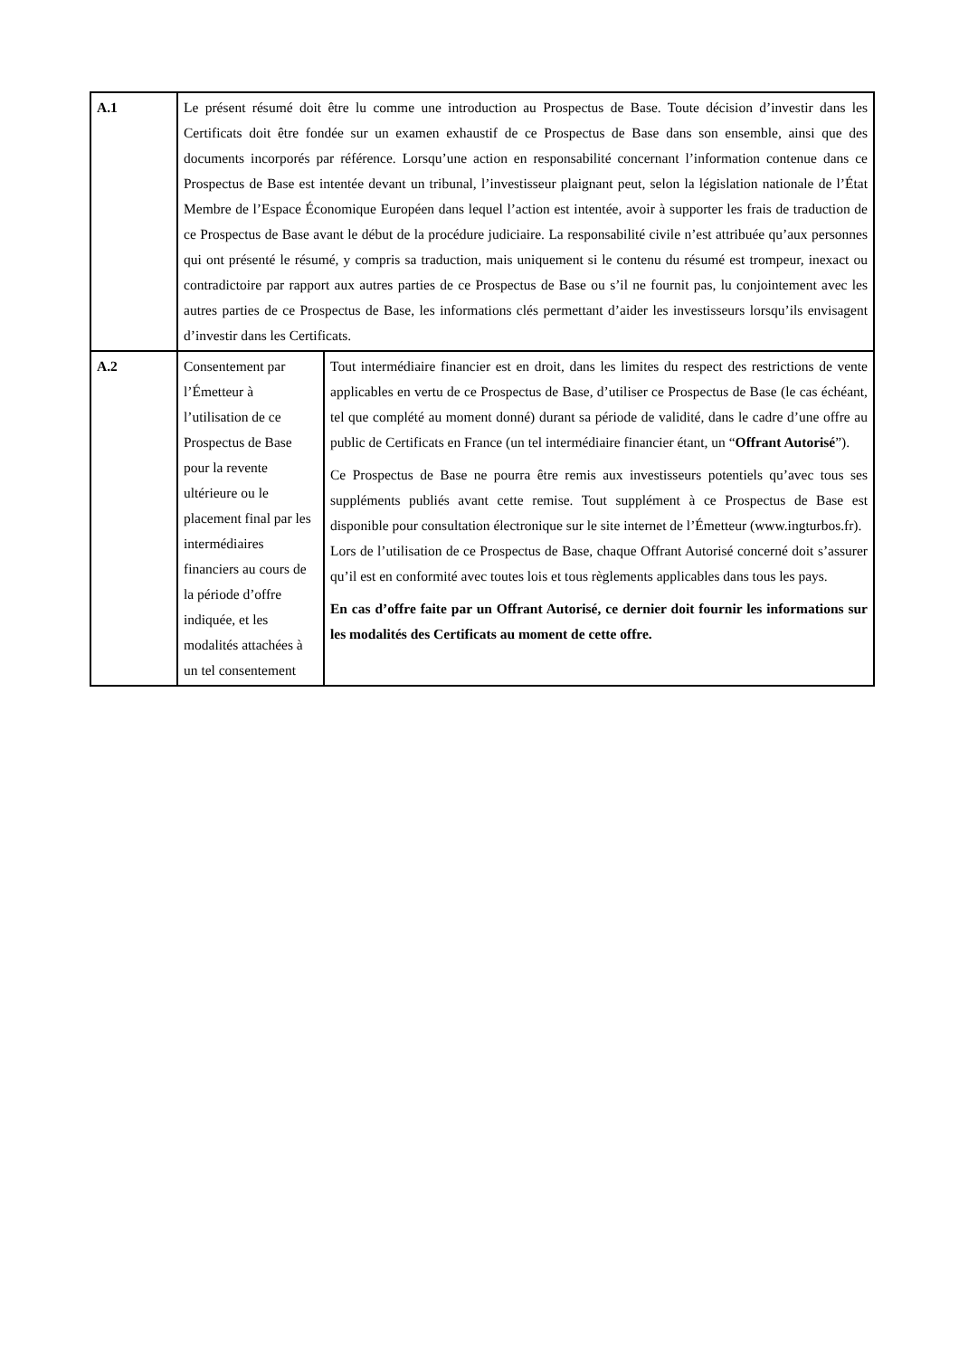| A.1 | Le présent résumé doit être lu comme une introduction au Prospectus de Base. Toute décision d’investir dans les Certificats doit être fondée sur un examen exhaustif de ce Prospectus de Base dans son ensemble, ainsi que des documents incorporés par référence. Lorsqu’une action en responsabilité concernant l’information contenue dans ce Prospectus de Base est intentée devant un tribunal, l’investisseur plaignant peut, selon la législation nationale de l’État Membre de l’Espace Économique Européen dans lequel l’action est intentée, avoir à supporter les frais de traduction de ce Prospectus de Base avant le début de la procédure judiciaire. La responsabilité civile n’est attribuée qu’aux personnes qui ont présenté le résumé, y compris sa traduction, mais uniquement si le contenu du résumé est trompeur, inexact ou contradictoire par rapport aux autres parties de ce Prospectus de Base ou s’il ne fournit pas, lu conjointement avec les autres parties de ce Prospectus de Base, les informations clés permettant d’aider les investisseurs lorsqu’ils envisagent d’investir dans les Certificats. | |
| A.2 | Consentement par l’Émetteur à l’utilisation de ce Prospectus de Base pour la revente ultérieure ou le placement final par les intermédiaires financiers au cours de la période d’offre indiquée, et les modalités attachées à un tel consentement | Tout intermédiaire financier est en droit, dans les limites du respect des restrictions de vente applicables en vertu de ce Prospectus de Base, d’utiliser ce Prospectus de Base (le cas échéant, tel que complété au moment donné) durant sa période de validité, dans le cadre d’une offre au public de Certificats en France (un tel intermédiaire financier étant, un “ Offrant Autorisé ”). Ce Prospectus de Base ne pourra être remis aux investisseurs potentiels qu’avec tous ses suppléments publiés avant cette remise. Tout supplément à ce Prospectus de Base est disponible pour consultation électronique sur le site internet de l’Émetteur (www.ingturbos.fr). Lors de l’utilisation de ce Prospectus de Base, chaque Offrant Autorisé concerné doit s’assurer qu’il est en conformité avec toutes lois et tous règlements applicables dans tous les pays. En cas d’offre faite par un Offrant Autorisé, ce dernier doit fournir les informations sur les modalités des Certificats au moment de cette offre. |